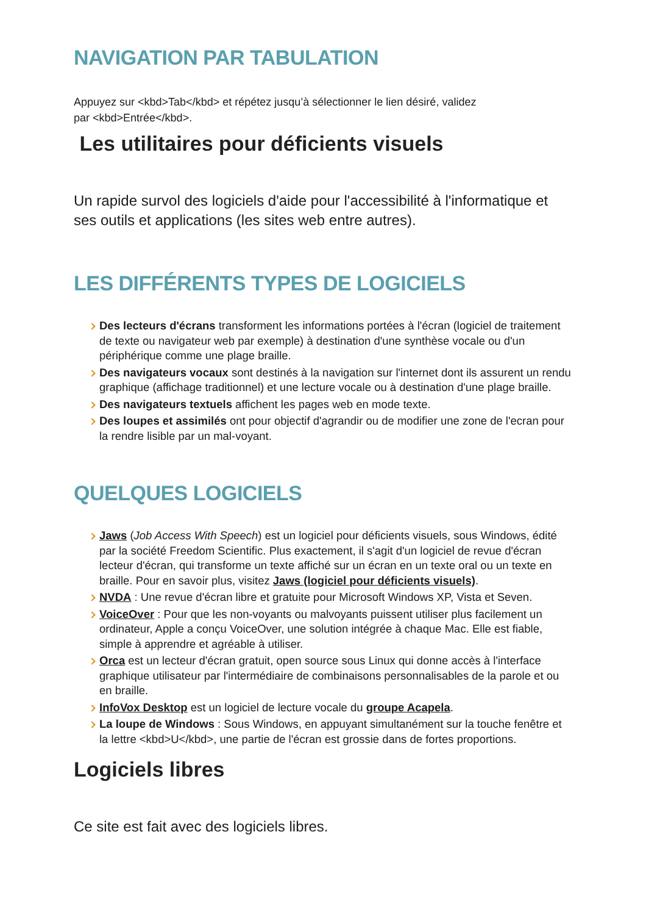NAVIGATION PAR TABULATION
Appuyez sur <kbd>Tab</kbd> et répétez jusqu’à sélectionner le lien désiré, validez
par <kbd>Entrée</kbd>.
Les utilitaires pour déficients visuels
Un rapide survol des logiciels d'aide pour l'accessibilité à l'informatique et ses outils et applications (les sites web entre autres).
LES DIFFÉRENTS TYPES DE LOGICIELS
Des lecteurs d'écrans transforment les informations portées à l'écran (logiciel de traitement de texte ou navigateur web par exemple) à destination d'une synthèse vocale ou d'un périphérique comme une plage braille.
Des navigateurs vocaux sont destinés à la navigation sur l'internet dont ils assurent un rendu graphique (affichage traditionnel) et une lecture vocale ou à destination d'une plage braille.
Des navigateurs textuels affichent les pages web en mode texte.
Des loupes et assimilés ont pour objectif d'agrandir ou de modifier une zone de l'ecran pour la rendre lisible par un mal-voyant.
QUELQUES LOGICIELS
Jaws (Job Access With Speech) est un logiciel pour déficients visuels, sous Windows, édité par la société Freedom Scientific. Plus exactement, il s'agit d'un logiciel de revue d'écran lecteur d'écran, qui transforme un texte affiché sur un écran en un texte oral ou un texte en braille. Pour en savoir plus, visitez Jaws (logiciel pour déficients visuels).
NVDA : Une revue d'écran libre et gratuite pour Microsoft Windows XP, Vista et Seven.
VoiceOver : Pour que les non-voyants ou malvoyants puissent utiliser plus facilement un ordinateur, Apple a conçu VoiceOver, une solution intégrée à chaque Mac. Elle est fiable, simple à apprendre et agréable à utiliser.
Orca est un lecteur d'écran gratuit, open source sous Linux qui donne accès à l'interface graphique utilisateur par l'intermédiaire de combinaisons personnalisables de la parole et ou en braille.
InfoVox Desktop est un logiciel de lecture vocale du groupe Acapela.
La loupe de Windows : Sous Windows, en appuyant simultanément sur la touche fenêtre et la lettre <kbd>U</kbd>, une partie de l'écran est grossie dans de fortes proportions.
Logiciels libres
Ce site est fait avec des logiciels libres.